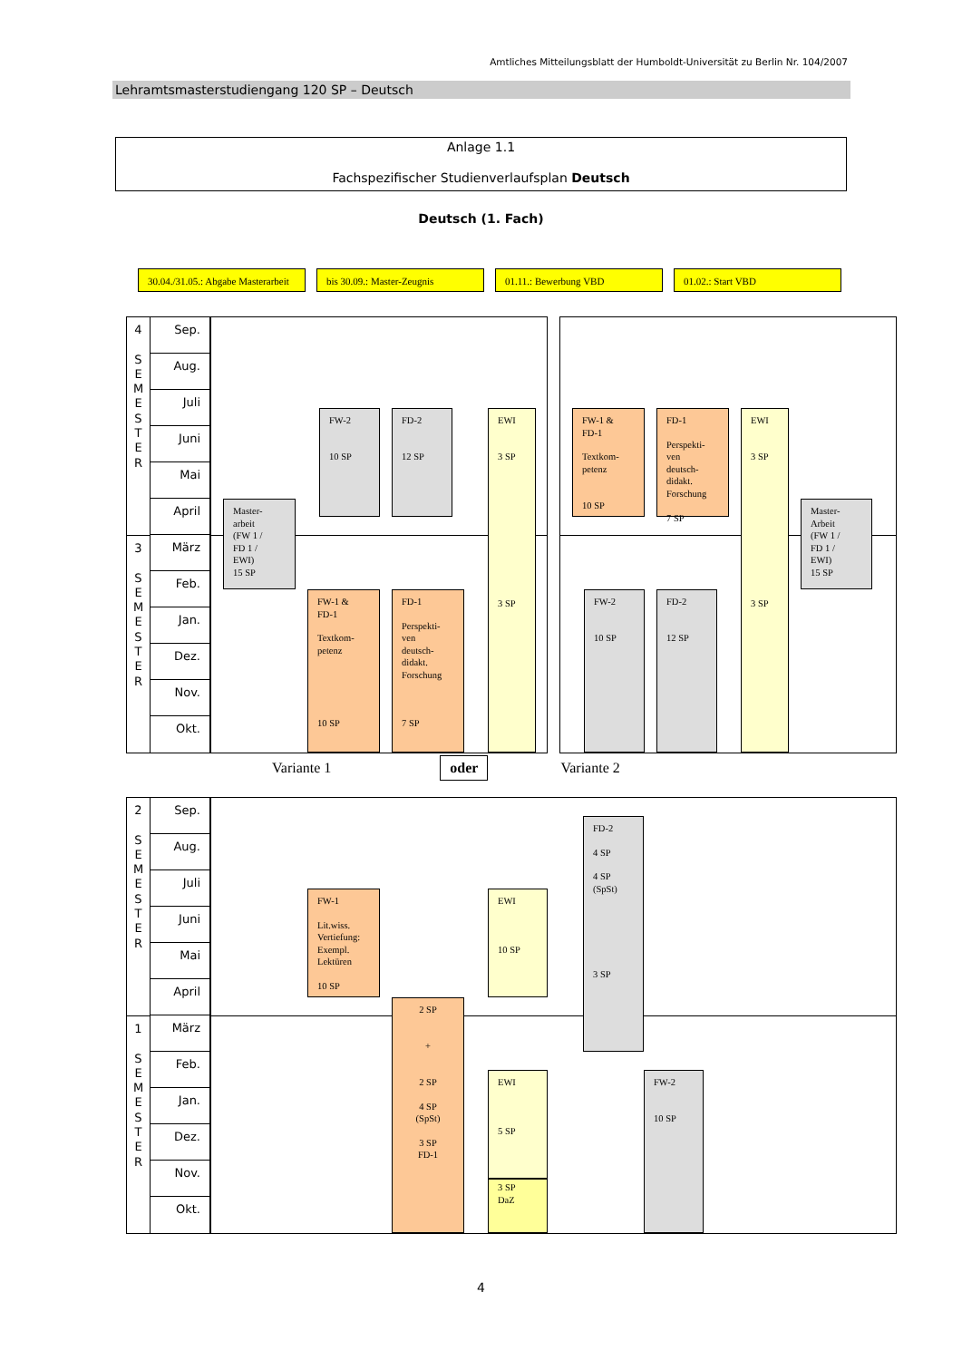Amtliches Mitteilungsblatt der Humboldt-Universität zu Berlin Nr. 104/2007
Lehramtsmasterstudiengang 120 SP – Deutsch
Anlage 1.1
Fachspezifischer Studienverlaufsplan Deutsch
Deutsch (1. Fach)
30.04./31.05.: Abgabe Masterarbeit
bis 30.09.: Master-Zeugnis 01.11.: Bewerbung VBD 01.02.: Start VBD
4
S
E
M
E
S
T
E
R
Sep.
Aug.
Juli
Juni
Mai
April
3
S
E
M
E
S
T
E
R
März
Feb.
Jan.
Dez.
Nov.
Okt.
Master-
arbeit
(FW 1 /
FD 1 /
EWI)
15 SP
FW-2
10 SP
FD-2
12 SP
EWI
3 SP
3 SP
FW-1 &
FD-1
Textkom-
petenz
10 SP
FD-1
Perspekti-
ven
deutsch-
didakt.
Forschung
7 SP
FW-1 &
FD-1
Textkom-
petenz
10 SP
FD-1
Perspekti-
ven
deutsch-
didakt.
Forschung
7 SP
EWI
3 SP
3 SP
Master-
Arbeit
(FW 1 /
FD 1 /
EWI)
15 SP
FW-2
10 SP
FD-2
12 SP
Variante 1 oder Variante 2
2
S
E
M
E
S
T
E
R
Sep.
Aug.
Juli
Juni
Mai
April
1
S
E
M
E
S
T
E
R
März
Feb.
Jan.
Dez.
Nov.
Okt.
FD-2
4 SP
4 SP
(SpSt)
3 SP
FW-1
Lit.wiss.
Vertiefung:
Exempl.
Lektüren
10 SP
EWI
10 SP
2 SP
+
2 SP
4 SP
(SpSt)
3 SP
FD-1
EWI
5 SP
3 SP
DaZ
FW-2
10 SP
4